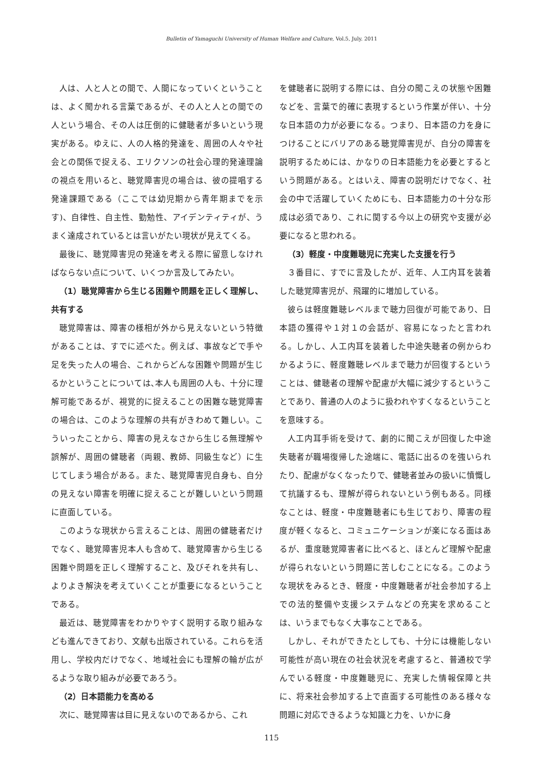Bulletin of Yamaguchi University of Human Welfare and Culture, Vol.5, July. 2011
人は、人と人との間で、人間になっていくということは、よく聞かれる言葉であるが、その人と人との間での人という場合、その人は圧倒的に健聴者が多いという現実がある。ゆえに、人の人格的発達を、周囲の人々や社会との関係で捉える、エリクソンの社会心理的発達理論の視点を用いると、聴覚障害児の場合は、彼の提唱する発達課題である（ここでは幼児期から青年期までを示す)、自律性、自主性、勤勉性、アイデンティティが、うまく達成されているとは言いがたい現状が見えてくる。
最後に、聴覚障害児の発達を考える際に留意しなければならない点について、いくつか言及してみたい。
（1）聴覚障害から生じる困難や問題を正しく理解し、共有する
聴覚障害は、障害の様相が外から見えないという特徴があることは、すでに述べた。例えば、事故などで手や足を失った人の場合、これからどんな困難や問題が生じるかということについては､本人も周囲の人も、十分に理解可能であるが、視覚的に捉えることの困難な聴覚障害の場合は、このような理解の共有がきわめて難しい。こういったことから、障害の見えなさから生じる無理解や誤解が、周囲の健聴者（両親、教師、同級生など）に生じてしまう場合がある。また、聴覚障害児自身も、自分の見えない障害を明確に捉えることが難しいという問題に直面している。
このような現状から言えることは、周囲の健聴者だけでなく、聴覚障害児本人も含めて、聴覚障害から生じる困難や問題を正しく理解すること、及びそれを共有し、よりよき解決を考えていくことが重要になるということである。
最近は、聴覚障害をわかりやすく説明する取り組みなども進んできており、文献も出版されている。これらを活用し、学校内だけでなく、地域社会にも理解の輪が広がるような取り組みが必要であろう。
（2）日本語能力を高める
次に、聴覚障害は目に見えないのであるから、これ
を健聴者に説明する際には、自分の聞こえの状態や困難などを、言葉で的確に表現するという作業が伴い、十分な日本語の力が必要になる。つまり、日本語の力を身につけることにバリアのある聴覚障害児が、自分の障害を説明するためには、かなりの日本語能力を必要とするという問題がある。とはいえ、障害の説明だけでなく、社会の中で活躍していくためにも、日本語能力の十分な形成は必須であり、これに関する今以上の研究や支援が必要になると思われる。
（3）軽度・中度難聴児に充実した支援を行う
３番目に、すでに言及したが、近年、人工内耳を装着した聴覚障害児が、飛躍的に増加している。
彼らは軽度難聴レベルまで聴力回復が可能であり、日本語の獲得や１対１の会話が、容易になったと言われる。しかし、人工内耳を装着した中途失聴者の例からわかるように、軽度難聴レベルまで聴力が回復するということは、健聴者の理解や配慮が大幅に減少するということであり、普通の人のように扱われやすくなるということを意味する。
人工内耳手術を受けて、劇的に聞こえが回復した中途失聴者が職場復帰した途端に、電話に出るのを強いられたり、配慮がなくなったりで、健聴者並みの扱いに憤慨して抗議するも、理解が得られないという例もある。同様なことは、軽度・中度難聴者にも生じており、障害の程度が軽くなると、コミュニケーションが楽になる面はあるが、重度聴覚障害者に比べると、ほとんど理解や配慮が得られないという問題に苦しむことになる。このような現状をみるとき、軽度・中度難聴者が社会参加する上での法的整備や支援システムなどの充実を求めることは、いうまでもなく大事なことである。
しかし、それができたとしても、十分には機能しない可能性が高い現在の社会状況を考慮すると、普通校で学んでいる軽度・中度難聴児に、充実した情報保障と共に、将来社会参加する上で直面する可能性のある様々な問題に対応できるような知識と力を、いかに身
115